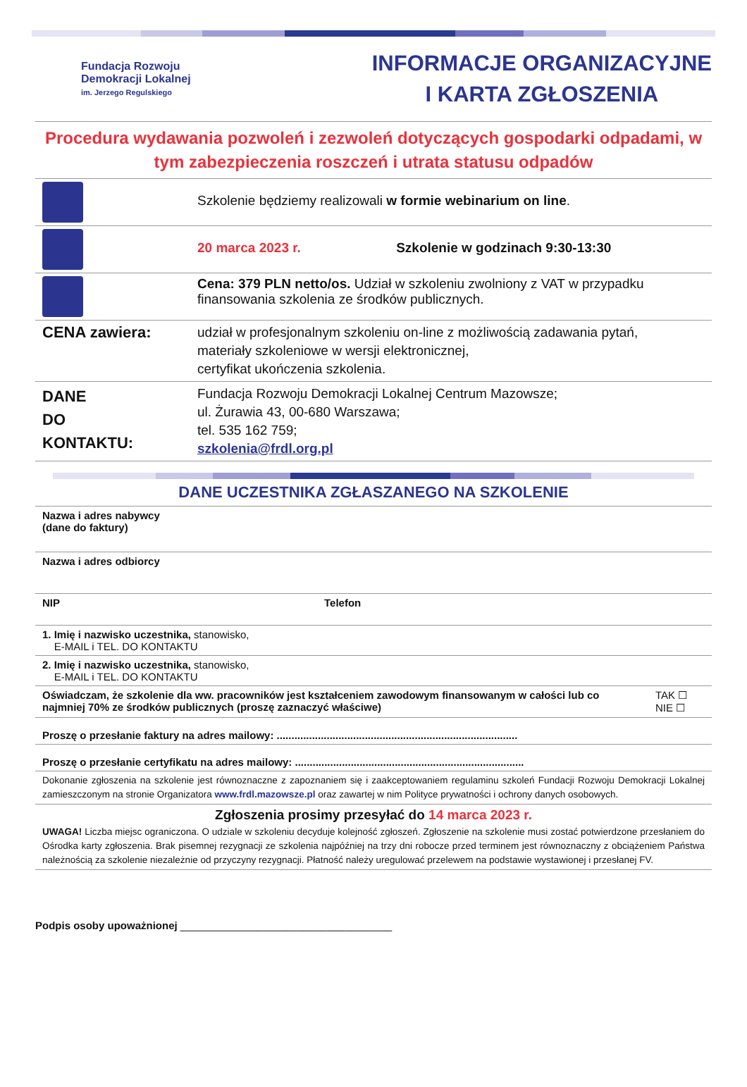Fundacja Rozwoju
Demokracji Lokalnej
im. Jerzego Regulskiego
INFORMACJE ORGANIZACYJNE
I KARTA ZGŁOSZENIA
Procedura wydawania pozwoleń i zezwoleń dotyczących gospodarki odpadami, w tym zabezpieczenia roszczeń i utrata statusu odpadów
| | Szkolenie będziemy realizowali w formie webinarium on line . |
| | 20 marca 2023 r. Szkolenie w godzinach 9:30-13:30 |
| | Cena: 379 PLN netto/os. Udział w szkoleniu zwolniony z VAT w przypadku finansowania szkolenia ze środków publicznych. |
| CENA zawiera: | udział w profesjonalnym szkoleniu on-line z możliwością zadawania pytań, materiały szkoleniowe w wersji elektronicznej, certyfikat ukończenia szkolenia. |
| DANE DO KONTAKTU: | Fundacja Rozwoju Demokracji Lokalnej Centrum Mazowsze; ul. Żurawia 43, 00-680 Warszawa; tel. 535 162 759; szkolenia@frdl.org.pl |
DANE UCZESTNIKA ZGŁASZANEGO NA SZKOLENIE
| Nazwa i adres nabywcy (dane do faktury) | | |
| Nazwa i adres odbiorcy | | |
| NIP | Telefon | |
| 1. Imię i nazwisko uczestnika, stanowisko, E-MAIL i TEL. DO KONTAKTU | | |
| 2. Imię i nazwisko uczestnika, stanowisko, E-MAIL i TEL. DO KONTAKTU | | |
| Oświadczam, że szkolenie dla ww. pracowników jest kształceniem zawodowym finansowanym w całości lub co najmniej 70% ze środków publicznych (proszę zaznaczyć właściwe) | | TAK ☐ NIE ☐ |
| Proszę o przesłanie faktury na adres mailowy: .................................................................................. | | |
| Proszę o przesłanie certyfikatu na adres mailowy: .............................................................................. | | |
Dokonanie zgłoszenia na szkolenie jest równoznaczne z zapoznaniem się i zaakceptowaniem regulaminu szkoleń Fundacji Rozwoju Demokracji Lokalnej zamieszczonym na stronie Organizatora www.frdl.mazowsze.pl oraz zawartej w nim Polityce prywatności i ochrony danych osobowych.
Zgłoszenia prosimy przesyłać do 14 marca 2023 r.
UWAGA! Liczba miejsc ograniczona. O udziale w szkoleniu decyduje kolejność zgłoszeń. Zgłoszenie na szkolenie musi zostać potwierdzone przesłaniem do Ośrodka karty zgłoszenia. Brak pisemnej rezygnacji ze szkolenia najpóźniej na trzy dni robocze przed terminem jest równoznaczny z obciążeniem Państwa należnością za szkolenie niezależnie od przyczyny rezygnacji. Płatność należy uregulować przelewem na podstawie wystawionej i przesłanej FV.
Podpis osoby upoważnionej ____________________________________